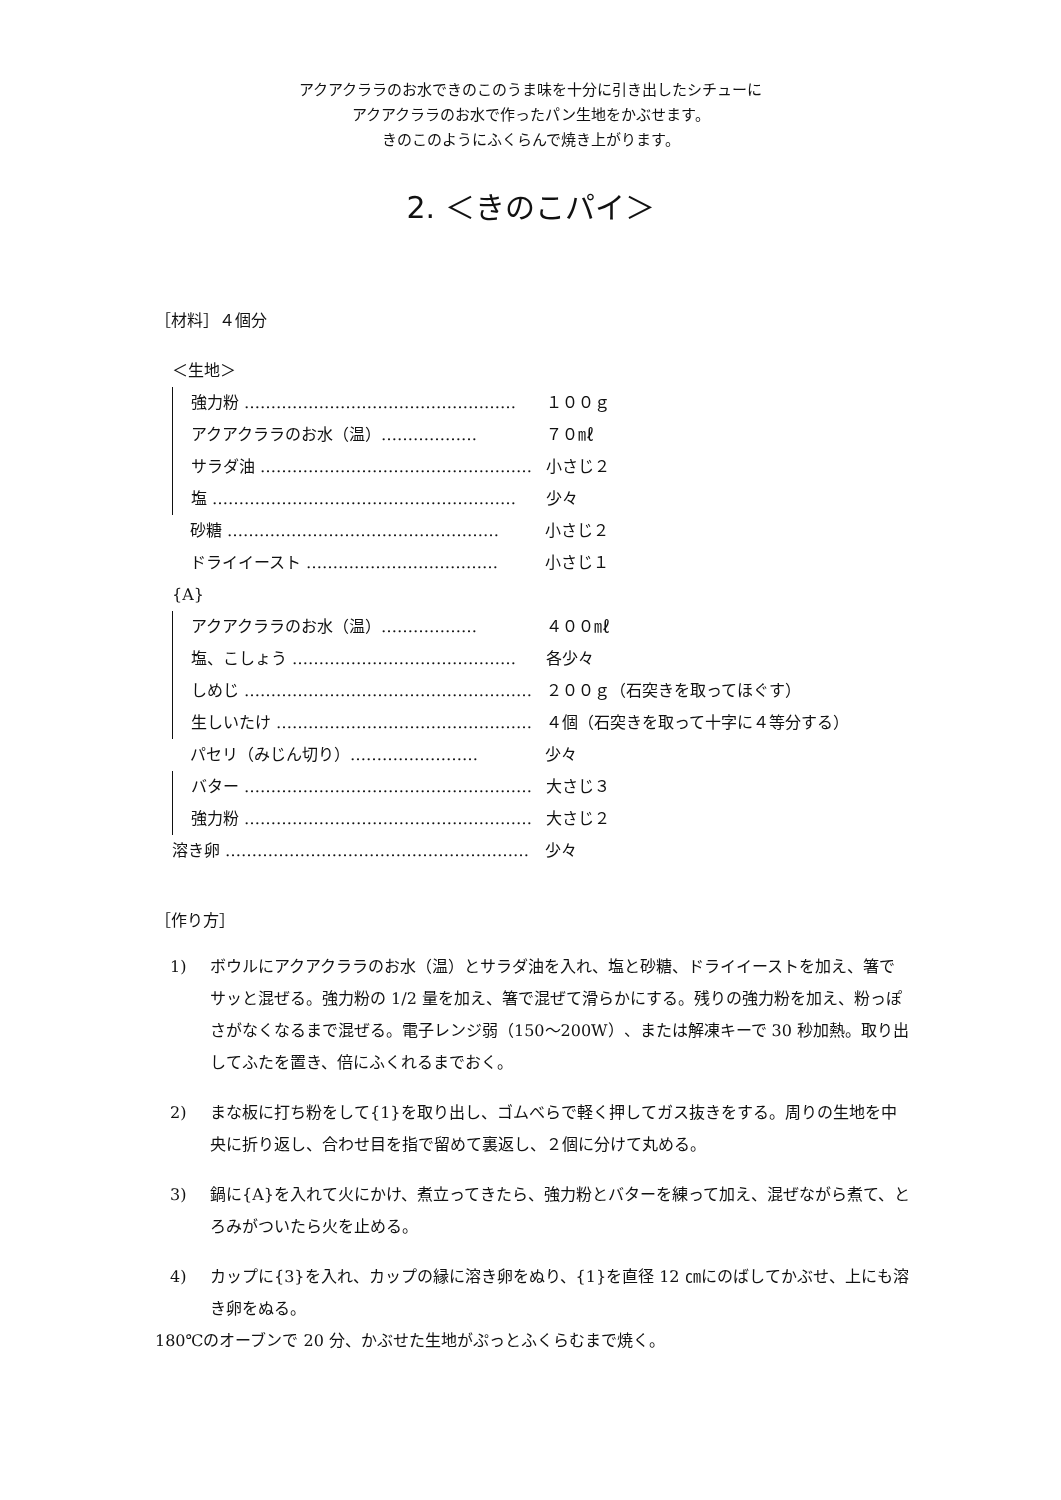アクアクララのお水できのこのうま味を十分に引き出したシチューに
アクアクララのお水で作ったパン生地をかぶせます。
きのこのようにふくらんで焼き上がります。
2. ＜きのこパイ＞
［材料］４個分
＜生地＞
強力粉 …………………………………………… １００ｇ
アクアクララのお水（温）……………… ７０㎖
サラダ油 …………………………………………… 小さじ２
塩 ………………………………………………… 少々
砂糖 …………………………………………… 小さじ２
ドライイースト ……………………………… 小さじ１
{A}
アクアクララのお水（温）……………… ４００㎖
塩、こしょう …………………………………… 各少々
しめじ ……………………………………………… ２００ｇ（石突きを取ってほぐす）
生しいたけ ………………………………………… ４個（石突きを取って十字に４等分する）
パセリ（みじん切り）…………………… 少々
バター ……………………………………………… 大さじ３
強力粉 ……………………………………………… 大さじ２
溶き卵 ………………………………………………… 少々
［作り方］
1) ボウルにアクアクララのお水（温）とサラダ油を入れ、塩と砂糖、ドライイーストを加え、箸でサッと混ぜる。強力粉の 1/2 量を加え、箸で混ぜて滑らかにする。残りの強力粉を加え、粉っぽさがなくなるまで混ぜる。電子レンジ弱（150～200W）、または解凍キーで 30 秒加熱。取り出してふたを置き、倍にふくれるまでおく。
2) まな板に打ち粉をして{1}を取り出し、ゴムべらで軽く押してガス抜きをする。周りの生地を中央に折り返し、合わせ目を指で留めて裏返し、２個に分けて丸める。
3) 鍋に{A}を入れて火にかけ、煮立ってきたら、強力粉とバターを練って加え、混ぜながら煮て、とろみがついたら火を止める。
4) カップに{3}を入れ、カップの縁に溶き卵をぬり、{1}を直径 12 ㎝にのばしてかぶせ、上にも溶き卵をぬる。
180℃のオーブンで 20 分、かぶせた生地がぷっとふくらむまで焼く。